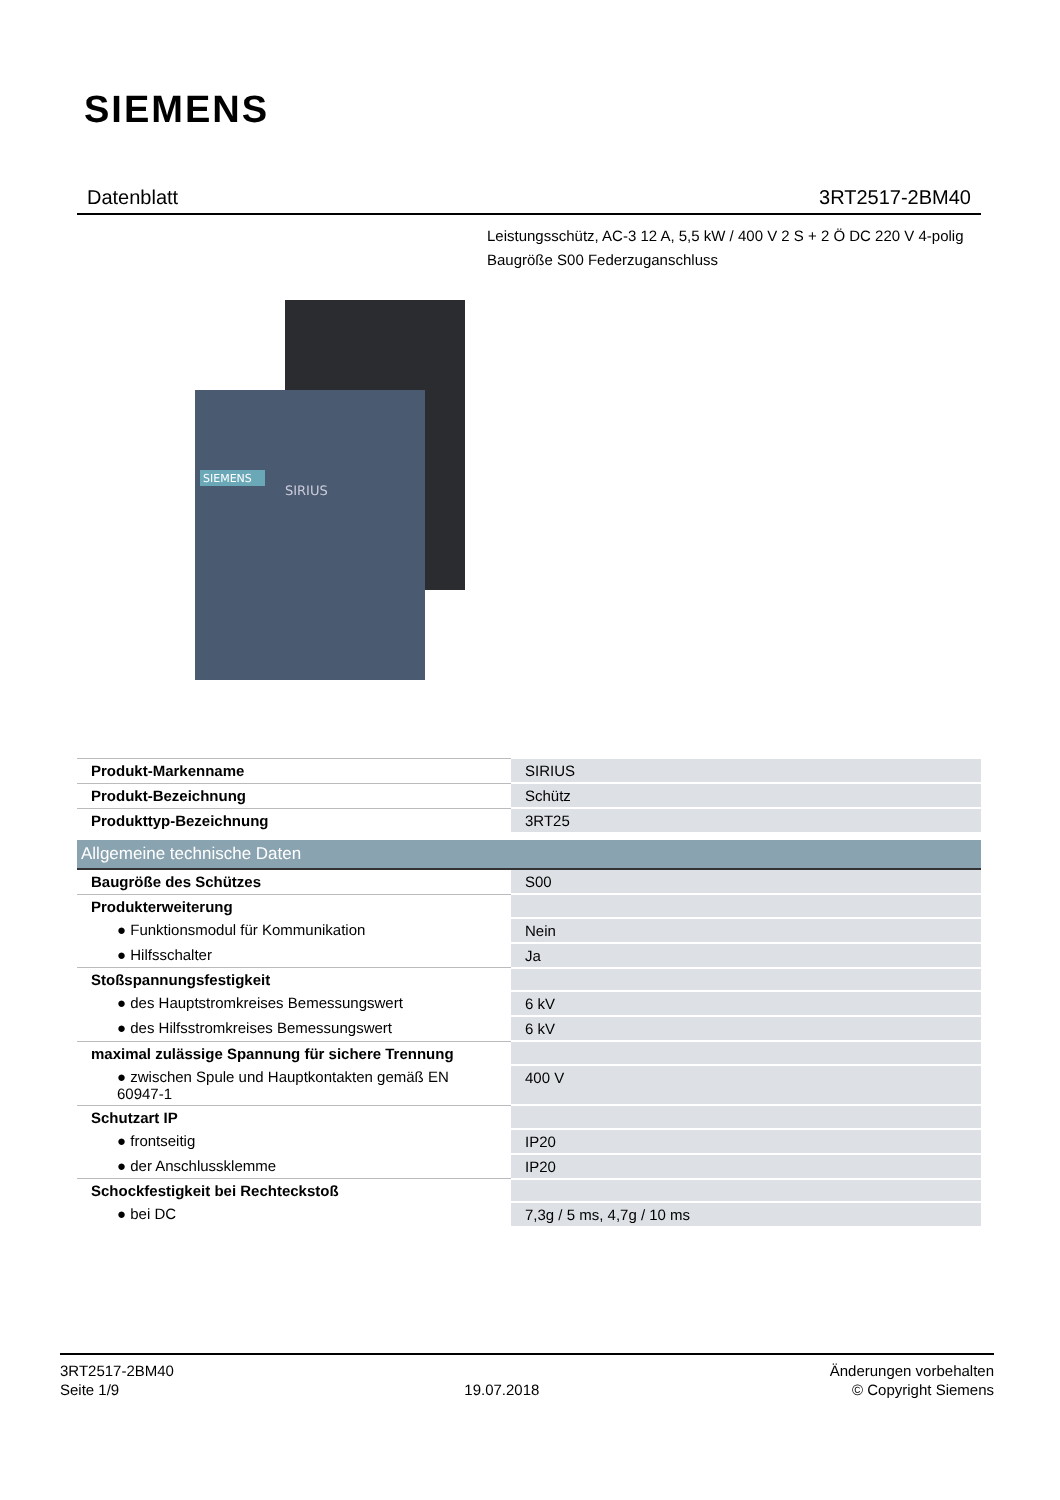SIEMENS
Datenblatt 3RT2517-2BM40
Leistungsschütz, AC-3 12 A, 5,5 kW / 400 V 2 S + 2 Ö DC 220 V 4-polig Baugröße S00 Federzuganschluss
SIEMENS
SIRIUS
| Produkt-Markenname | SIRIUS |
| Produkt-Bezeichnung | Schütz |
| Produkttyp-Bezeichnung | 3RT25 |
| Allgemeine technische Daten | |
| Baugröße des Schützes | S00 |
| Produkterweiterung | |
| ● Funktionsmodul für Kommunikation | Nein |
| ● Hilfsschalter | Ja |
| Stoßspannungsfestigkeit | |
| ● des Hauptstromkreises Bemessungswert | 6 kV |
| ● des Hilfsstromkreises Bemessungswert | 6 kV |
| maximal zulässige Spannung für sichere Trennung | |
| ● zwischen Spule und Hauptkontakten gemäß EN 60947-1 | 400 V |
| Schutzart IP | |
| ● frontseitig | IP20 |
| ● der Anschlussklemme | IP20 |
| Schockfestigkeit bei Rechteckstoß | |
| ● bei DC | 7,3g / 5 ms, 4,7g / 10 ms |
3RT2517-2BM40
Seite 1/9
19.07.2018
Änderungen vorbehalten
© Copyright Siemens